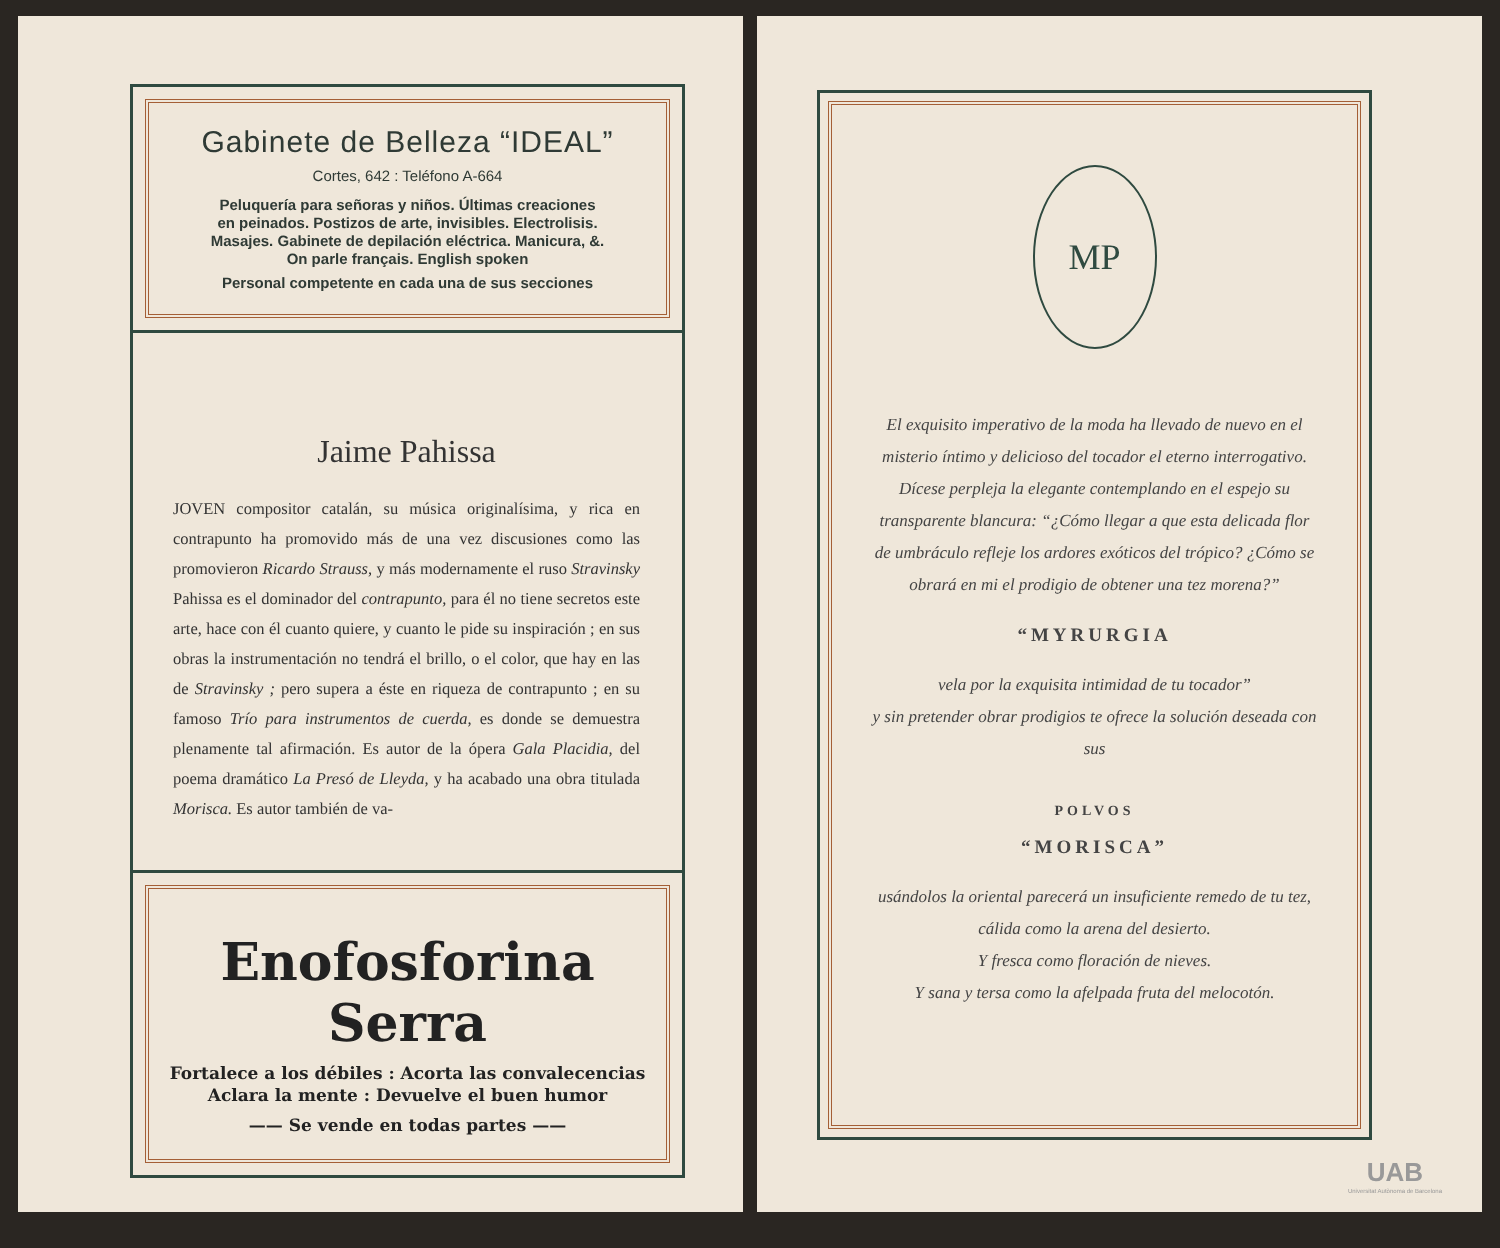Gabinete de Belleza “IDEAL”
Cortes, 642 : Teléfono A-664
Peluquería para señoras y niños. Últimas creaciones
en peinados. Postizos de arte, invisibles. Electrolisis.
Masajes. Gabinete de depilación eléctrica. Manicura, &.
On parle français. English spoken
Personal competente en cada una de sus secciones
Jaime Pahissa
JOVEN compositor catalán, su música originalísima, y rica en contrapunto ha promovido más de una vez discusiones como las promovieron Ricardo Strauss, y más modernamente el ruso Stravinsky Pahissa es el dominador del contrapunto, para él no tiene secretos este arte, hace con él cuanto quiere, y cuanto le pide su inspiración ; en sus obras la instrumentación no tendrá el brillo, o el color, que hay en las de Stravinsky ; pero supera a éste en riqueza de contrapunto ; en su famoso Trío para instrumentos de cuerda, es donde se demuestra plenamente tal afirmación. Es autor de la ópera Gala Placidia, del poema dramático La Presó de Lleyda, y ha acabado una obra titulada Morisca. Es autor también de va-
Enofosforina Serra
Fortalece a los débiles : Acorta las convalecencias
Aclara la mente : Devuelve el buen humor
—— Se vende en todas partes ——
MP
El exquisito imperativo de la moda ha llevado de nuevo en el misterio íntimo y delicioso del tocador el eterno interrogativo.
Dícese perpleja la elegante contemplando en el espejo su transparente blancura: “¿Cómo llegar a que esta delicada flor de umbráculo refleje los ardores exóticos del trópico? ¿Cómo se obrará en mi el prodigio de obtener una tez morena?”
“MYRURGIA
vela por la exquisita intimidad de tu tocador”
y sin pretender obrar prodigios te ofrece la solución deseada con sus
POLVOS
“MORISCA”
usándolos la oriental parecerá un insuficiente remedo de tu tez, cálida como la arena del desierto.
Y fresca como floración de nieves.
Y sana y tersa como la afelpada fruta del melocotón.
UAB
Universitat Autònoma de Barcelona